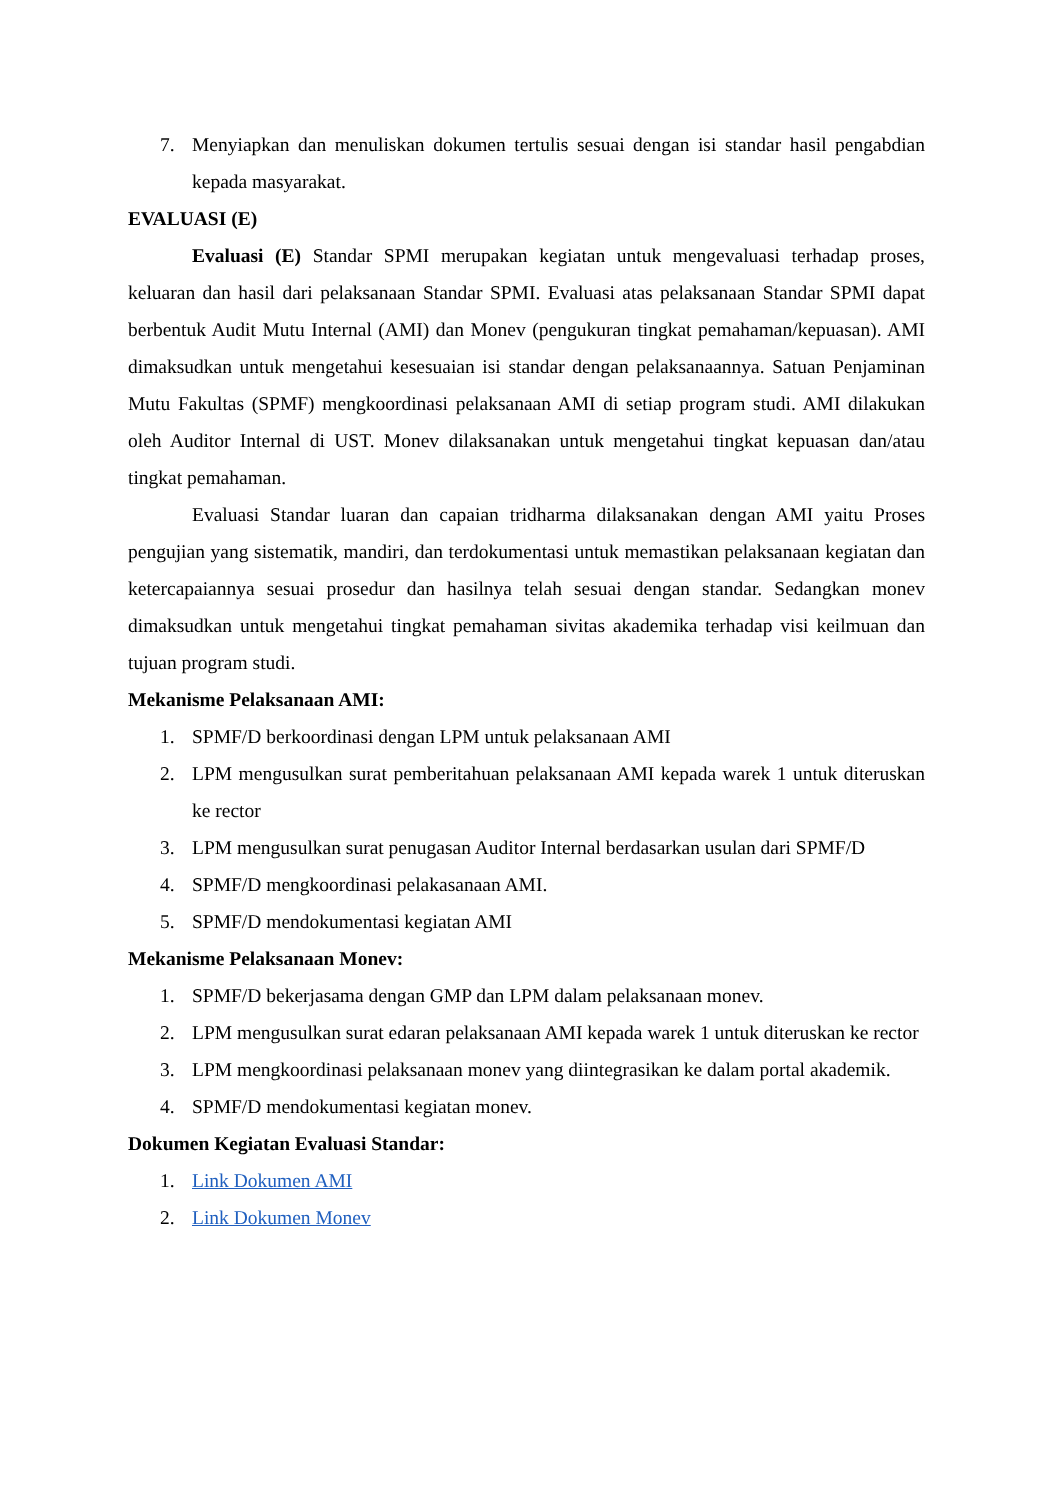7. Menyiapkan dan menuliskan dokumen tertulis sesuai dengan isi standar hasil pengabdian kepada masyarakat.
EVALUASI (E)
Evaluasi (E) Standar SPMI merupakan kegiatan untuk mengevaluasi terhadap proses, keluaran dan hasil dari pelaksanaan Standar SPMI. Evaluasi atas pelaksanaan Standar SPMI dapat berbentuk Audit Mutu Internal (AMI) dan Monev (pengukuran tingkat pemahaman/kepuasan). AMI dimaksudkan untuk mengetahui kesesuaian isi standar dengan pelaksanaannya. Satuan Penjaminan Mutu Fakultas (SPMF) mengkoordinasi pelaksanaan AMI di setiap program studi. AMI dilakukan oleh Auditor Internal di UST. Monev dilaksanakan untuk mengetahui tingkat kepuasan dan/atau tingkat pemahaman.
Evaluasi Standar luaran dan capaian tridharma dilaksanakan dengan AMI yaitu Proses pengujian yang sistematik, mandiri, dan terdokumentasi untuk memastikan pelaksanaan kegiatan dan ketercapaiannya sesuai prosedur dan hasilnya telah sesuai dengan standar. Sedangkan monev dimaksudkan untuk mengetahui tingkat pemahaman sivitas akademika terhadap visi keilmuan dan tujuan program studi.
Mekanisme Pelaksanaan AMI:
1. SPMF/D berkoordinasi dengan LPM untuk pelaksanaan AMI
2. LPM mengusulkan surat pemberitahuan pelaksanaan AMI kepada warek 1 untuk diteruskan ke rector
3. LPM mengusulkan surat penugasan Auditor Internal berdasarkan usulan dari SPMF/D
4. SPMF/D mengkoordinasi pelakasanaan AMI.
5. SPMF/D mendokumentasi kegiatan AMI
Mekanisme Pelaksanaan Monev:
1. SPMF/D bekerjasama dengan GMP dan LPM dalam pelaksanaan monev.
2. LPM mengusulkan surat edaran pelaksanaan AMI kepada warek 1 untuk diteruskan ke rector
3. LPM mengkoordinasi pelaksanaan monev yang diintegrasikan ke dalam portal akademik.
4. SPMF/D mendokumentasi kegiatan monev.
Dokumen Kegiatan Evaluasi Standar:
1. Link Dokumen AMI
2. Link Dokumen Monev